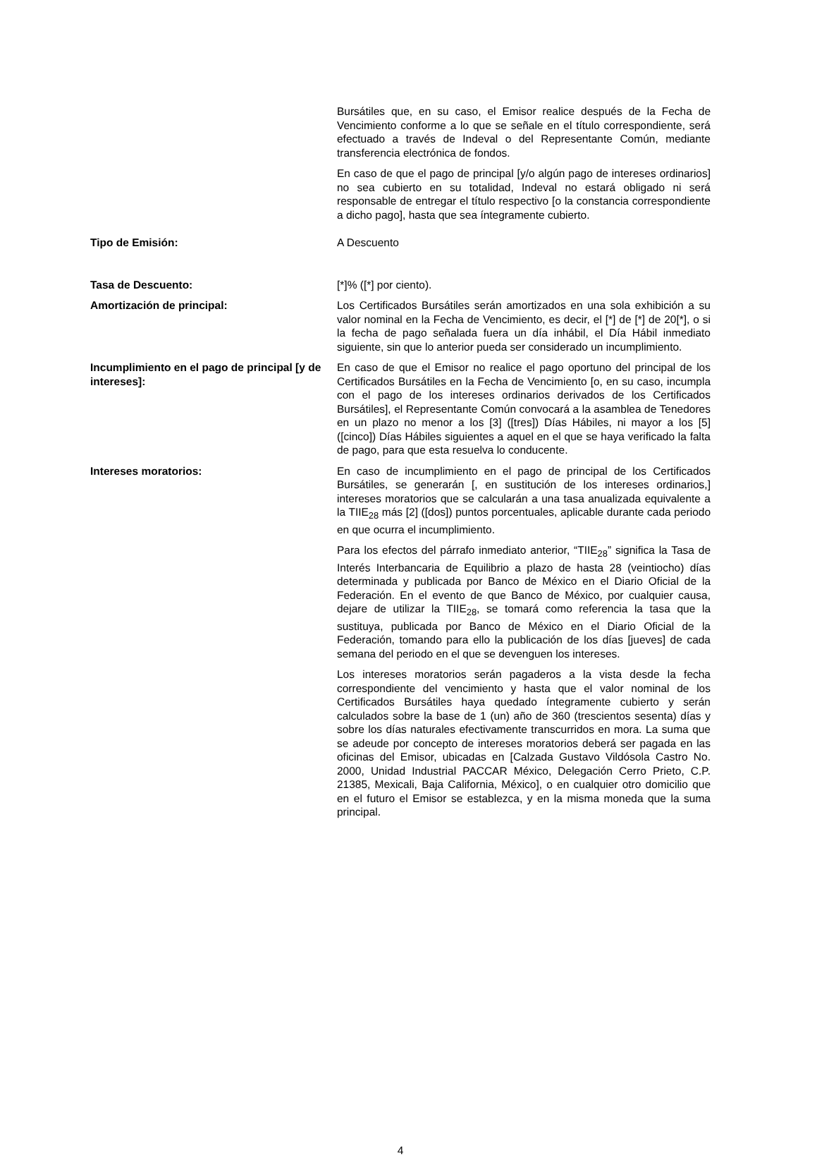| | Bursátiles que, en su caso, el Emisor realice después de la Fecha de Vencimiento conforme a lo que se señale en el título correspondiente, será efectuado a través de Indeval o del Representante Común, mediante transferencia electrónica de fondos. En caso de que el pago de principal [y/o algún pago de intereses ordinarios] no sea cubierto en su totalidad, Indeval no estará obligado ni será responsable de entregar el título respectivo [o la constancia correspondiente a dicho pago], hasta que sea íntegramente cubierto. |
| Tipo de Emisión: | A Descuento |
| Tasa de Descuento: | [*]% ([*] por ciento). |
| Amortización de principal: | Los Certificados Bursátiles serán amortizados en una sola exhibición a su valor nominal en la Fecha de Vencimiento, es decir, el [*] de [*] de 20[*], o si la fecha de pago señalada fuera un día inhábil, el Día Hábil inmediato siguiente, sin que lo anterior pueda ser considerado un incumplimiento. |
| Incumplimiento en el pago de principal [y de intereses]: | En caso de que el Emisor no realice el pago oportuno del principal de los Certificados Bursátiles en la Fecha de Vencimiento [o, en su caso, incumpla con el pago de los intereses ordinarios derivados de los Certificados Bursátiles], el Representante Común convocará a la asamblea de Tenedores en un plazo no menor a los [3] ([tres]) Días Hábiles, ni mayor a los [5] ([cinco]) Días Hábiles siguientes a aquel en el que se haya verificado la falta de pago, para que esta resuelva lo conducente. |
| Intereses moratorios: | En caso de incumplimiento en el pago de principal de los Certificados Bursátiles, se generarán [, en sustitución de los intereses ordinarios,] intereses moratorios que se calcularán a una tasa anualizada equivalente a la TIIE<sub>28</sub> más [2] ([dos]) puntos porcentuales, aplicable durante cada periodo en que ocurra el incumplimiento. Para los efectos del párrafo inmediato anterior, “TIIE<sub>28</sub>” significa la Tasa de Interés Interbancaria de Equilibrio a plazo de hasta 28 (veintiocho) días determinada y publicada por Banco de México en el Diario Oficial de la Federación. En el evento de que Banco de México, por cualquier causa, dejare de utilizar la TIIE<sub>28</sub>, se tomará como referencia la tasa que la sustituya, publicada por Banco de México en el Diario Oficial de la Federación, tomando para ello la publicación de los días [jueves] de cada semana del periodo en el que se devenguen los intereses. Los intereses moratorios serán pagaderos a la vista desde la fecha correspondiente del vencimiento y hasta que el valor nominal de los Certificados Bursátiles haya quedado íntegramente cubierto y serán calculados sobre la base de 1 (un) año de 360 (trescientos sesenta) días y sobre los días naturales efectivamente transcurridos en mora. La suma que se adeude por concepto de intereses moratorios deberá ser pagada en las oficinas del Emisor, ubicadas en [Calzada Gustavo Vildósola Castro No. 2000, Unidad Industrial PACCAR México, Delegación Cerro Prieto, C.P. 21385, Mexicali, Baja California, México], o en cualquier otro domicilio que en el futuro el Emisor se establezca, y en la misma moneda que la suma principal. |
4